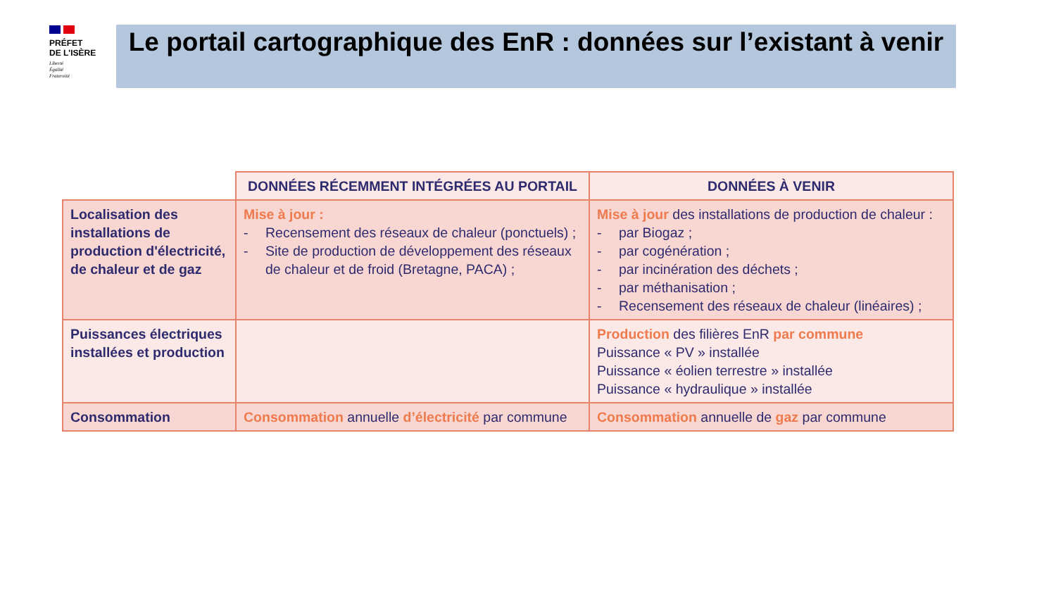PRÉFET
DE L'ISÈRE
Liberté
Égalité
Fraternité
Le portail cartographique des EnR : données sur l’existant à venir
| | DONNÉES RÉCEMMENT INTÉGRÉES AU PORTAIL | DONNÉES À VENIR |
| Localisation des installations de production d'électricité, de chaleur et de gaz | Mise à jour : - Recensement des réseaux de chaleur (ponctuels) ; - Site de production de développement des réseaux de chaleur et de froid (Bretagne, PACA) ; | Mise à jour des installations de production de chaleur : - par Biogaz ; - par cogénération ; - par incinération des déchets ; - par méthanisation ; - Recensement des réseaux de chaleur (linéaires) ; |
| Puissances électriques installées et production | | Production des filières EnR par commune Puissance « PV » installée Puissance « éolien terrestre » installée Puissance « hydraulique » installée |
| Consommation | Consommation annuelle d’électricité par commune | Consommation annuelle de gaz par commune |